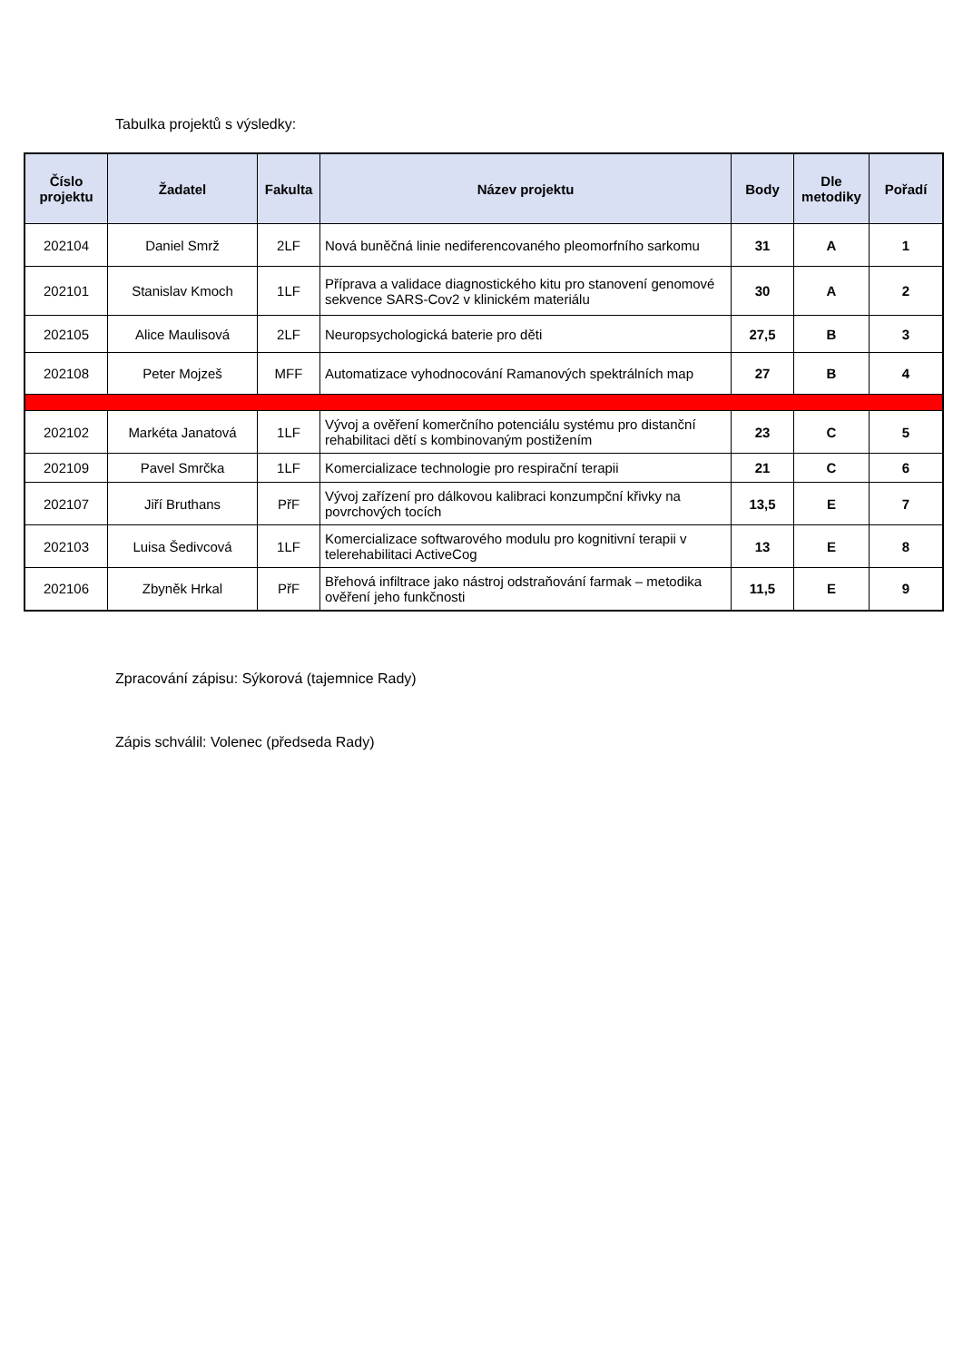Tabulka projektů s výsledky:
| Číslo projektu | Žadatel | Fakulta | Název projektu | Body | Dle metodiky | Pořadí |
| --- | --- | --- | --- | --- | --- | --- |
| 202104 | Daniel Smrž | 2LF | Nová buněčná linie nediferencovaného pleomorfního sarkomu | 31 | A | 1 |
| 202101 | Stanislav Kmoch | 1LF | Příprava a validace diagnostického kitu pro stanovení genomové sekvence SARS-Cov2 v klinickém materiálu | 30 | A | 2 |
| 202105 | Alice Maulisová | 2LF | Neuropsychologická baterie pro děti | 27,5 | B | 3 |
| 202108 | Peter Mojzeš | MFF | Automatizace vyhodnocování Ramanových spektrálních map | 27 | B | 4 |
| 202102 | Markéta Janatová | 1LF | Vývoj a ověření komerčního potenciálu systému pro distanční rehabilitaci dětí s kombinovaným postižením | 23 | C | 5 |
| 202109 | Pavel Smrčka | 1LF | Komercializace technologie pro respirační terapii | 21 | C | 6 |
| 202107 | Jiří Bruthans | PřF | Vývoj zařízení pro dálkovou kalibraci konzumpční křivky na povrchových tocích | 13,5 | E | 7 |
| 202103 | Luisa Šedivcová | 1LF | Komercializace softwarového modulu pro kognitivní terapii v telerehabilitaci ActiveCog | 13 | E | 8 |
| 202106 | Zbyněk Hrkal | PřF | Břehová infiltrace jako nástroj odstraňování farmak – metodika ověření jeho funkčnosti | 11,5 | E | 9 |
Zpracování zápisu: Sýkorová (tajemnice Rady)
Zápis schválil: Volenec (předseda Rady)